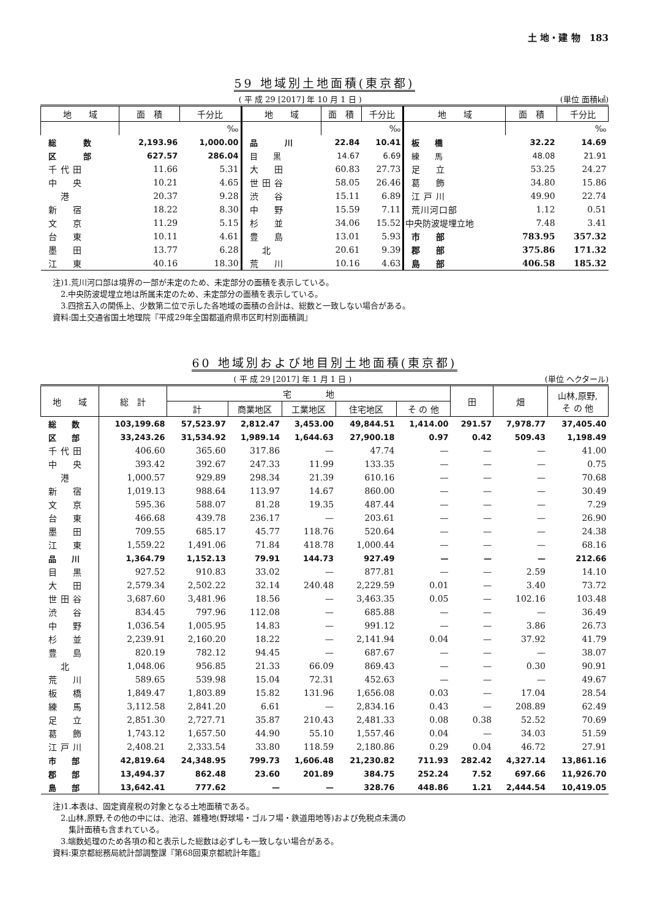土 地・建 物　183
59 地域別土地面積(東京都)
( 平 成 29 [2017] 年 10 月 1 日 ) (単位 面積㎢)
| 地 域 | 面 積 | 千分比 | 地 域 | 面 積 | 千分比 | 地 域 | 面 積 | 千分比 |
| --- | --- | --- | --- | --- | --- | --- | --- | --- |
| | | ‰ | | | ‰ | | | ‰ |
| 総 数 | 2,193.96 | 1,000.00 | 品 川 | 22.84 | 10.41 | 板 橋 | 32.22 | 14.69 |
| 区 部 | 627.57 | 286.04 | 目 黒 | 14.67 | 6.69 | 練 馬 | 48.08 | 21.91 |
| 千代田 | 11.66 | 5.31 | 大 田 | 60.83 | 27.73 | 足 立 | 53.25 | 24.27 |
| 中 央 | 10.21 | 4.65 | 世田谷 | 58.05 | 26.46 | 葛 飾 | 34.80 | 15.86 |
| 港 | 20.37 | 9.28 | 渋 谷 | 15.11 | 6.89 | 江戸川 | 49.90 | 22.74 |
| 新 宿 | 18.22 | 8.30 | 中 野 | 15.59 | 7.11 | 荒川河口部 | 1.12 | 0.51 |
| 文 京 | 11.29 | 5.15 | 杉 並 | 34.06 | 15.52 | 中央防波堤埋立地 | 7.48 | 3.41 |
| 台 東 | 10.11 | 4.61 | 豊 島 | 13.01 | 5.93 | 市 部 | 783.95 | 357.32 |
| 墨 田 | 13.77 | 6.28 | 北 | 20.61 | 9.39 | 郡 部 | 375.86 | 171.32 |
| 江 東 | 40.16 | 18.30 | 荒 川 | 10.16 | 4.63 | 島 部 | 406.58 | 185.32 |
注)1.荒川河口部は境界の一部が未定のため、未定部分の面積を表示している。
　2.中央防波堤埋立地は所属未定のため、未定部分の面積を表示している。
　3.四捨五入の関係上、少数第二位で示した各地域の面積の合計は、総数と一致しない場合がある。
資料:国土交通省国土地理院『平成29年全国都道府県市区町村別面積調』
60 地域別および地目別土地面積(東京都)
( 平 成 29 [2017] 年 1 月 1 日 ) (単位 ヘクタール)
| 地 域 | 総 計 | 宅 地 | | | | | 田 | 畑 | 山林,原野, そ の 他 |
| --- | --- | --- | --- | --- | --- | --- | --- | --- | --- |
| | | 計 | 商業地区 | 工業地区 | 住宅地区 | そ の 他 | | | |
| 総 数 | 103,199.68 | 57,523.97 | 2,812.47 | 3,453.00 | 49,844.51 | 1,414.00 | 291.57 | 7,978.77 | 37,405.40 |
| 区 部 | 33,243.26 | 31,534.92 | 1,989.14 | 1,644.63 | 27,900.18 | 0.97 | 0.42 | 509.43 | 1,198.49 |
| 千代田 | 406.60 | 365.60 | 317.86 | — | 47.74 | — | — | — | 41.00 |
| 中 央 | 393.42 | 392.67 | 247.33 | 11.99 | 133.35 | — | — | — | 0.75 |
| 港 | 1,000.57 | 929.89 | 298.34 | 21.39 | 610.16 | — | — | — | 70.68 |
| 新 宿 | 1,019.13 | 988.64 | 113.97 | 14.67 | 860.00 | — | — | — | 30.49 |
| 文 京 | 595.36 | 588.07 | 81.28 | 19.35 | 487.44 | — | — | — | 7.29 |
| 台 東 | 466.68 | 439.78 | 236.17 | — | 203.61 | — | — | — | 26.90 |
| 墨 田 | 709.55 | 685.17 | 45.77 | 118.76 | 520.64 | — | — | — | 24.38 |
| 江 東 | 1,559.22 | 1,491.06 | 71.84 | 418.78 | 1,000.44 | — | — | — | 68.16 |
| 品 川 | 1,364.79 | 1,152.13 | 79.91 | 144.73 | 927.49 | — | — | — | 212.66 |
| 目 黒 | 927.52 | 910.83 | 33.02 | — | 877.81 | — | — | 2.59 | 14.10 |
| 大 田 | 2,579.34 | 2,502.22 | 32.14 | 240.48 | 2,229.59 | 0.01 | — | 3.40 | 73.72 |
| 世田谷 | 3,687.60 | 3,481.96 | 18.56 | — | 3,463.35 | 0.05 | — | 102.16 | 103.48 |
| 渋 谷 | 834.45 | 797.96 | 112.08 | — | 685.88 | — | — | — | 36.49 |
| 中 野 | 1,036.54 | 1,005.95 | 14.83 | — | 991.12 | — | — | 3.86 | 26.73 |
| 杉 並 | 2,239.91 | 2,160.20 | 18.22 | — | 2,141.94 | 0.04 | — | 37.92 | 41.79 |
| 豊 島 | 820.19 | 782.12 | 94.45 | — | 687.67 | — | — | — | 38.07 |
| 北 | 1,048.06 | 956.85 | 21.33 | 66.09 | 869.43 | — | — | 0.30 | 90.91 |
| 荒 川 | 589.65 | 539.98 | 15.04 | 72.31 | 452.63 | — | — | — | 49.67 |
| 板 橋 | 1,849.47 | 1,803.89 | 15.82 | 131.96 | 1,656.08 | 0.03 | — | 17.04 | 28.54 |
| 練 馬 | 3,112.58 | 2,841.20 | 6.61 | — | 2,834.16 | 0.43 | — | 208.89 | 62.49 |
| 足 立 | 2,851.30 | 2,727.71 | 35.87 | 210.43 | 2,481.33 | 0.08 | 0.38 | 52.52 | 70.69 |
| 葛 飾 | 1,743.12 | 1,657.50 | 44.90 | 55.10 | 1,557.46 | 0.04 | — | 34.03 | 51.59 |
| 江戸川 | 2,408.21 | 2,333.54 | 33.80 | 118.59 | 2,180.86 | 0.29 | 0.04 | 46.72 | 27.91 |
| 市 部 | 42,819.64 | 24,348.95 | 799.73 | 1,606.48 | 21,230.82 | 711.93 | 282.42 | 4,327.14 | 13,861.16 |
| 郡 部 | 13,494.37 | 862.48 | 23.60 | 201.89 | 384.75 | 252.24 | 7.52 | 697.66 | 11,926.70 |
| 島 部 | 13,642.41 | 777.62 | — | — | 328.76 | 448.86 | 1.21 | 2,444.54 | 10,419.05 |
注)1.本表は、固定資産税の対象となる土地面積である。
　2.山林,原野,その他の中には、池沼、雑種地(野球場・ゴルフ場・鉄道用地等)および免税点未満の
　　集計面積も含まれている。
　3.端数処理のため各項の和と表示した総数は必ずしも一致しない場合がある。
資料:東京都総務局統計部調整課『第68回東京都統計年鑑』